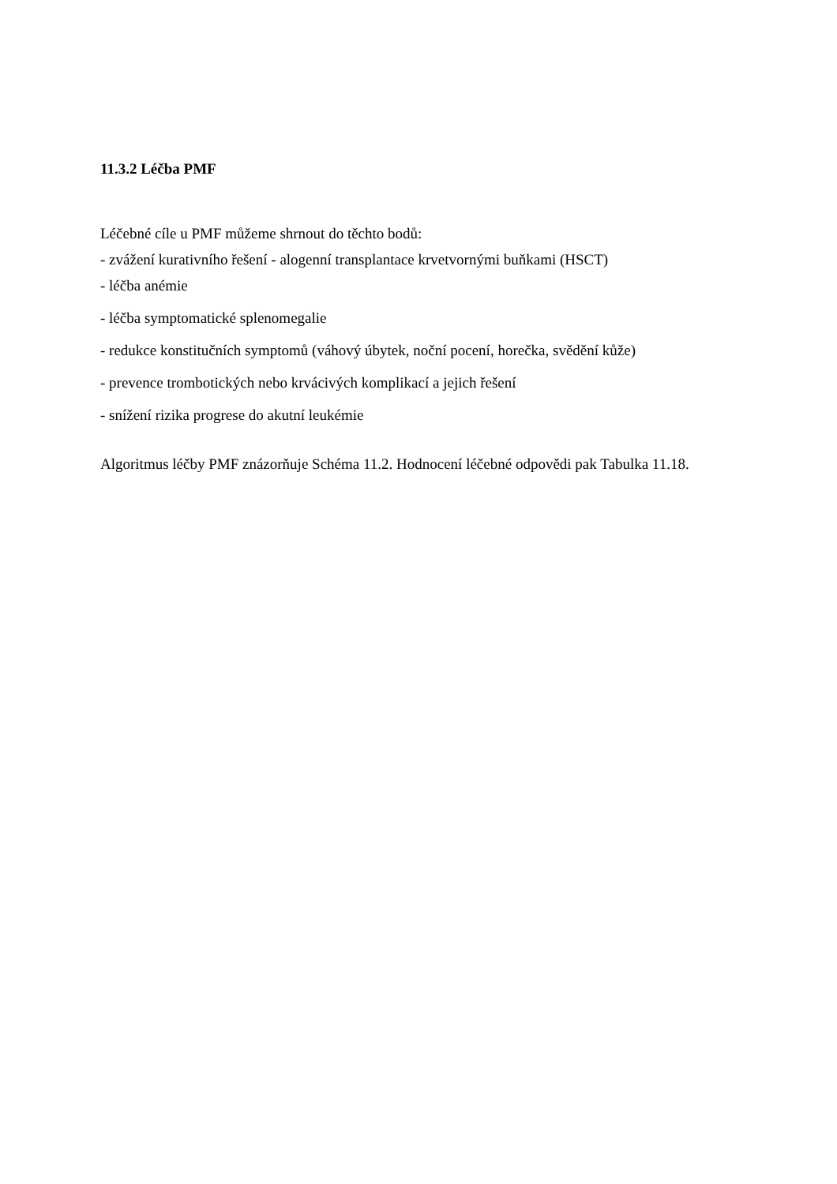11.3.2 Léčba PMF
Léčebné cíle u PMF můžeme shrnout do těchto bodů:
- zvážení kurativního řešení - alogenní transplantace krvetvornými buňkami (HSCT)
- léčba anémie
- léčba symptomatické splenomegalie
- redukce konstitučních symptomů (váhový úbytek, noční pocení, horečka, svědění kůže)
- prevence trombotických nebo krvácivých komplikací a jejich řešení
- snížení rizika progrese do akutní leukémie
Algoritmus léčby PMF znázorňuje Schéma 11.2. Hodnocení léčebné odpovědi pak Tabulka 11.18.